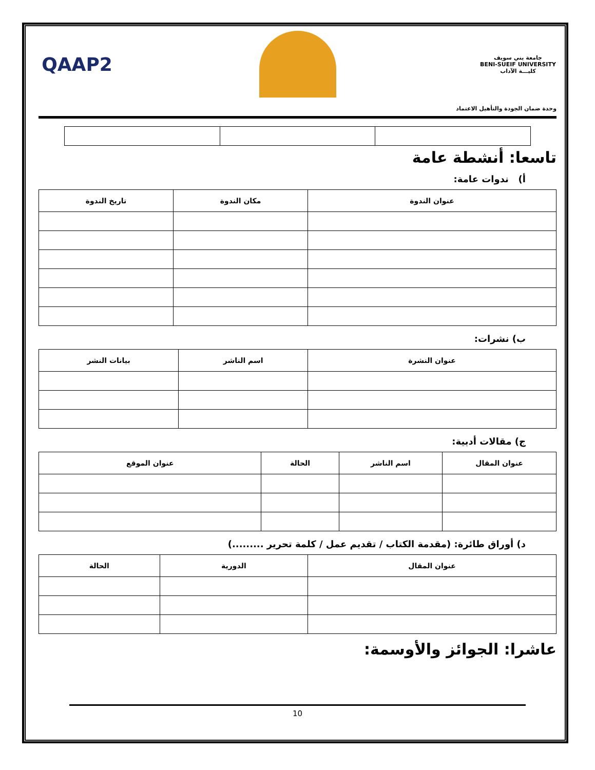جامعة بني سويف
BENI-SUEIF UNIVERSITY
كليـــة الآداب
QAAP2
وحدة ضمان الجودة والتأهيل الاعتماد
تاسعا: أنشطة عامة
أ) ندوات عامة:
| عنوان الندوة | مكان الندوة | تاريخ الندوة |
| --- | --- | --- |
ب) نشرات:
| عنوان النشرة | اسم الناشر | بيانات النشر |
| --- | --- | --- |
ج) مقالات أدبية:
| عنوان المقال | اسم الناشر | الحالة | عنوان الموقع |
| --- | --- | --- | --- |
د) أوراق طائرة: (مقدمة الكتاب / تقديم عمل / كلمة تحرير .........)
| عنوان المقال | الدورية | الحالة |
| --- | --- | --- |
عاشرا: الجوائز والأوسمة:
10